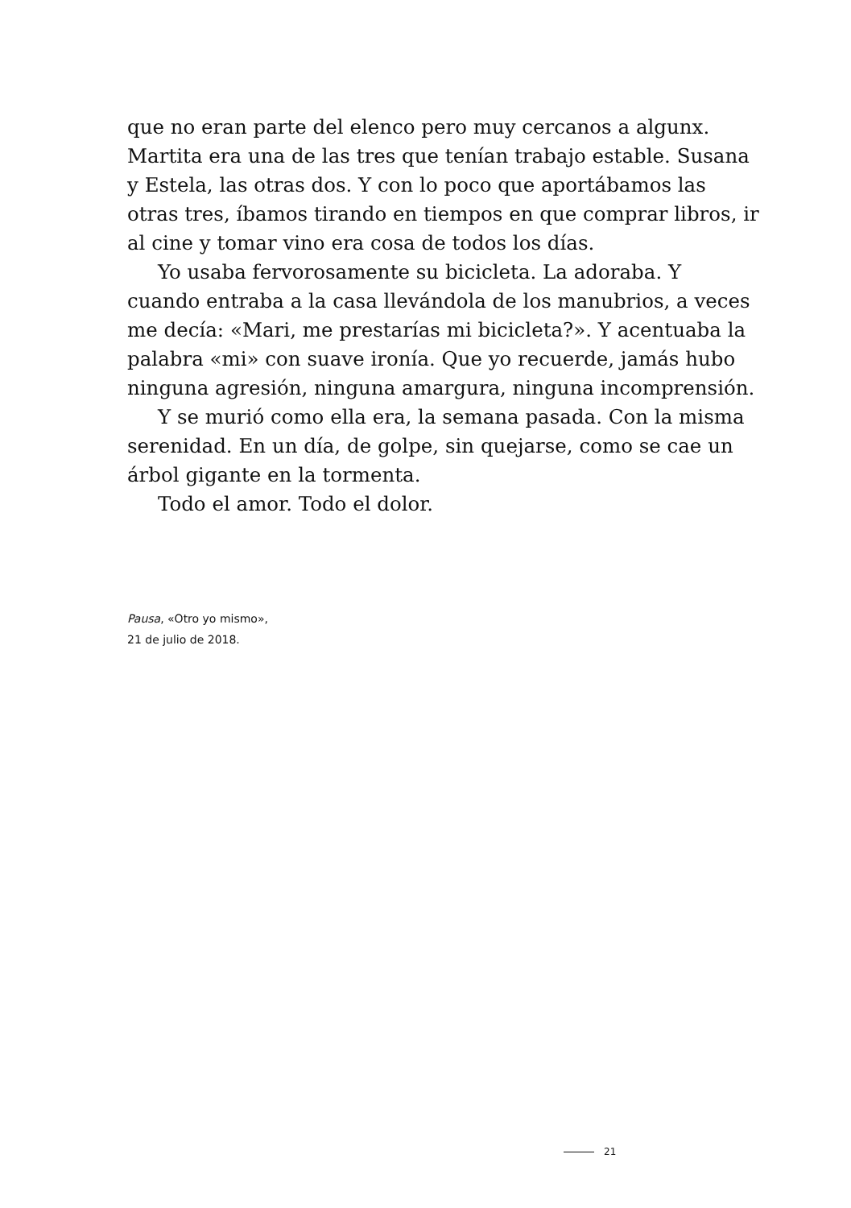que no eran parte del elenco pero muy cercanos a algunx. Martita era una de las tres que tenían trabajo estable. Susana y Estela, las otras dos. Y con lo poco que aportábamos las otras tres, íbamos tirando en tiempos en que comprar libros, ir al cine y tomar vino era cosa de todos los días.
Yo usaba fervorosamente su bicicleta. La adoraba. Y cuando entraba a la casa llevándola de los manubrios, a veces me decía: «Mari, me prestarías mi bicicleta?». Y acentuaba la palabra «mi» con suave ironía. Que yo recuerde, jamás hubo ninguna agresión, ninguna amargura, ninguna incomprensión.
Y se murió como ella era, la semana pasada. Con la misma serenidad. En un día, de golpe, sin quejarse, como se cae un árbol gigante en la tormenta.
Todo el amor. Todo el dolor.
Pausa, «Otro yo mismo»,
21 de julio de 2018.
21